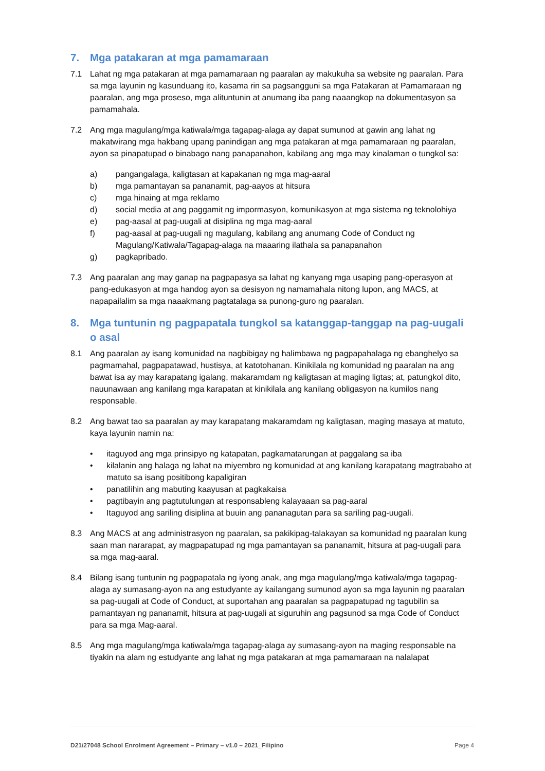7. Mga patakaran at mga pamamaraan
7.1 Lahat ng mga patakaran at mga pamamaraan ng paaralan ay makukuha sa website ng paaralan. Para sa mga layunin ng kasunduang ito, kasama rin sa pagsangguni sa mga Patakaran at Pamamaraan ng paaralan, ang mga proseso, mga alituntunin at anumang iba pang naaangkop na dokumentasyon sa pamamahala.
7.2 Ang mga magulang/mga katiwala/mga tagapag-alaga ay dapat sumunod at gawin ang lahat ng makatwirang mga hakbang upang panindigan ang mga patakaran at mga pamamaraan ng paaralan, ayon sa pinapatupad o binabago nang panapanahon, kabilang ang mga may kinalaman o tungkol sa:
a) pangangalaga, kaligtasan at kapakanan ng mga mag-aaral
b) mga pamantayan sa pananamit, pag-aayos at hitsura
c) mga hinaing at mga reklamo
d) social media at ang paggamit ng impormasyon, komunikasyon at mga sistema ng teknolohiya
e) pag-aasal at pag-uugali at disiplina ng mga mag-aaral
f) pag-aasal at pag-uugali ng magulang, kabilang ang anumang Code of Conduct ng Magulang/Katiwala/Tagapag-alaga na maaaring ilathala sa panapanahon
g) pagkapribado.
7.3 Ang paaralan ang may ganap na pagpapasya sa lahat ng kanyang mga usaping pang-operasyon at pang-edukasyon at mga handog ayon sa desisyon ng namamahala nitong lupon, ang MACS, at napapailalim sa mga naaakmang pagtatalaga sa punong-guro ng paaralan.
8. Mga tuntunin ng pagpapatala tungkol sa katanggap-tanggap na pag-uugali o asal
8.1 Ang paaralan ay isang komunidad na nagbibigay ng halimbawa ng pagpapahalaga ng ebanghelyo sa pagmamahal, pagpapatawad, hustisya, at katotohanan. Kinikilala ng komunidad ng paaralan na ang bawat isa ay may karapatang igalang, makaramdam ng kaligtasan at maging ligtas; at, patungkol dito, nauunawaan ang kanilang mga karapatan at kinikilala ang kanilang obligasyon na kumilos nang responsable.
8.2 Ang bawat tao sa paaralan ay may karapatang makaramdam ng kaligtasan, maging masaya at matuto, kaya layunin namin na:
• itaguyod ang mga prinsipyo ng katapatan, pagkamatarungan at paggalang sa iba
• kilalanin ang halaga ng lahat na miyembro ng komunidad at ang kanilang karapatang magtrabaho at matuto sa isang positibong kapaligiran
• panatilihin ang mabuting kaayusan at pagkakaisa
• pagtibayin ang pagtutulungan at responsableng kalayaaan sa pag-aaral
• Itaguyod ang sariling disiplina at buuin ang pananagutan para sa sariling pag-uugali.
8.3 Ang MACS at ang administrasyon ng paaralan, sa pakikipag-talakayan sa komunidad ng paaralan kung saan man nararapat, ay magpapatupad ng mga pamantayan sa pananamit, hitsura at pag-uugali para sa mga mag-aaral.
8.4 Bilang isang tuntunin ng pagpapatala ng iyong anak, ang mga magulang/mga katiwala/mga tagapag-alaga ay sumasang-ayon na ang estudyante ay kailangang sumunod ayon sa mga layunin ng paaralan sa pag-uugali at Code of Conduct, at suportahan ang paaralan sa pagpapatupad ng tagubilin sa pamantayan ng pananamit, hitsura at pag-uugali at siguruhin ang pagsunod sa mga Code of Conduct para sa mga Mag-aaral.
8.5 Ang mga magulang/mga katiwala/mga tagapag-alaga ay sumasang-ayon na maging responsable na tiyakin na alam ng estudyante ang lahat ng mga patakaran at mga pamamaraan na nalalapat
D21/27048 School Enrolment Agreement – Primary – v1.0 – 2021_Filipino Page 4